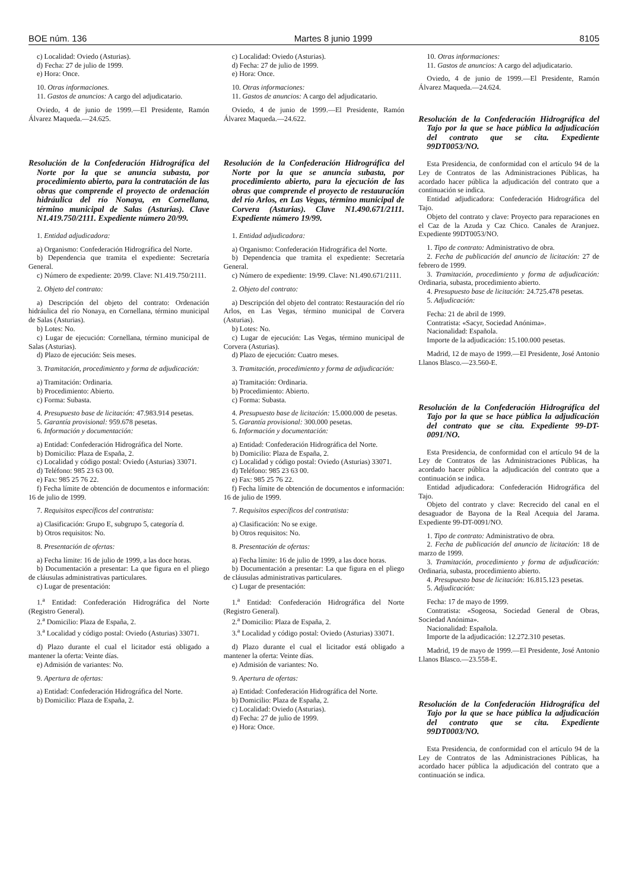BOE núm. 136 Martes 8 junio 1999 8105
c) Localidad: Oviedo (Asturias).
d) Fecha: 27 de julio de 1999.
e) Hora: Once.
10. Otras informaciones.
11. Gastos de anuncios: A cargo del adjudicatario.
Oviedo, 4 de junio de 1999.—El Presidente, Ramón Álvarez Maqueda.—24.625.
Resolución de la Confederación Hidrográfica del Norte por la que se anuncia subasta, por procedimiento abierto, para la contratación de las obras que comprende el proyecto de ordenación hidráulica del río Nonaya, en Cornellana, término municipal de Salas (Asturias). Clave N1.419.750/2111. Expediente número 20/99.
1. Entidad adjudicadora:
a) Organismo: Confederación Hidrográfica del Norte.
b) Dependencia que tramita el expediente: Secretaría General.
c) Número de expediente: 20/99. Clave: N1.419.750/2111.
2. Objeto del contrato:
a) Descripción del objeto del contrato: Ordenación hidráulica del río Nonaya, en Cornellana, término municipal de Salas (Asturias).
b) Lotes: No.
c) Lugar de ejecución: Cornellana, término municipal de Salas (Asturias).
d) Plazo de ejecución: Seis meses.
3. Tramitación, procedimiento y forma de adjudicación:
a) Tramitación: Ordinaria.
b) Procedimiento: Abierto.
c) Forma: Subasta.
4. Presupuesto base de licitación: 47.983.914 pesetas.
5. Garantía provisional: 959.678 pesetas.
6. Información y documentación:
a) Entidad: Confederación Hidrográfica del Norte.
b) Domicilio: Plaza de España, 2.
c) Localidad y código postal: Oviedo (Asturias) 33071.
d) Teléfono: 985 23 63 00.
e) Fax: 985 25 76 22.
f) Fecha límite de obtención de documentos e información: 16 de julio de 1999.
7. Requisitos específicos del contratista:
a) Clasificación: Grupo E, subgrupo 5, categoría d.
b) Otros requisitos: No.
8. Presentación de ofertas:
a) Fecha límite: 16 de julio de 1999, a las doce horas.
b) Documentación a presentar: La que figura en el pliego de cláusulas administrativas particulares.
c) Lugar de presentación:
1.<sup>a</sup> Entidad: Confederación Hidrográfica del Norte (Registro General).
2.<sup>a</sup> Domicilio: Plaza de España, 2.
3.<sup>a</sup> Localidad y código postal: Oviedo (Asturias) 33071.
d) Plazo durante el cual el licitador está obligado a mantener la oferta: Veinte días.
e) Admisión de variantes: No.
9. Apertura de ofertas:
a) Entidad: Confederación Hidrográfica del Norte.
b) Domicilio: Plaza de España, 2.
c) Localidad: Oviedo (Asturias).
d) Fecha: 27 de julio de 1999.
e) Hora: Once.
10. Otras informaciones:
11. Gastos de anuncios: A cargo del adjudicatario.
Oviedo, 4 de junio de 1999.—El Presidente, Ramón Álvarez Maqueda.—24.622.
Resolución de la Confederación Hidrográfica del Norte por la que se anuncia subasta, por procedimiento abierto, para la ejecución de las obras que comprende el proyecto de restauración del río Arlos, en Las Vegas, término municipal de Corvera (Asturias). Clave N1.490.671/2111. Expediente número 19/99.
1. Entidad adjudicadora:
a) Organismo: Confederación Hidrográfica del Norte.
b) Dependencia que tramita el expediente: Secretaría General.
c) Número de expediente: 19/99. Clave: N1.490.671/2111.
2. Objeto del contrato:
a) Descripción del objeto del contrato: Restauración del río Arlos, en Las Vegas, término municipal de Corvera (Asturias).
b) Lotes: No.
c) Lugar de ejecución: Las Vegas, término municipal de Corvera (Asturias).
d) Plazo de ejecución: Cuatro meses.
3. Tramitación, procedimiento y forma de adjudicación:
a) Tramitación: Ordinaria.
b) Procedimiento: Abierto.
c) Forma: Subasta.
4. Presupuesto base de licitación: 15.000.000 de pesetas.
5. Garantía provisional: 300.000 pesetas.
6. Información y documentación:
a) Entidad: Confederación Hidrográfica del Norte.
b) Domicilio: Plaza de España, 2.
c) Localidad y código postal: Oviedo (Asturias) 33071.
d) Teléfono: 985 23 63 00.
e) Fax: 985 25 76 22.
f) Fecha límite de obtención de documentos e información: 16 de julio de 1999.
7. Requisitos específicos del contratista:
a) Clasificación: No se exige.
b) Otros requisitos: No.
8. Presentación de ofertas:
a) Fecha límite: 16 de julio de 1999, a las doce horas.
b) Documentación a presentar: La que figura en el pliego de cláusulas administrativas particulares.
c) Lugar de presentación:
1.<sup>a</sup> Entidad: Confederación Hidrográfica del Norte (Registro General).
2.<sup>a</sup> Domicilio: Plaza de España, 2.
3.<sup>a</sup> Localidad y código postal: Oviedo (Asturias) 33071.
d) Plazo durante el cual el licitador está obligado a mantener la oferta: Veinte días.
e) Admisión de variantes: No.
9. Apertura de ofertas:
a) Entidad: Confederación Hidrográfica del Norte.
b) Domicilio: Plaza de España, 2.
c) Localidad: Oviedo (Asturias).
d) Fecha: 27 de julio de 1999.
e) Hora: Once.
10. Otras informaciones:
11. Gastos de anuncios: A cargo del adjudicatario.
Oviedo, 4 de junio de 1999.—El Presidente, Ramón Álvarez Maqueda.—24.624.
Resolución de la Confederación Hidrográfica del Tajo por la que se hace pública la adjudicación del contrato que se cita. Expediente 99DT0053/NO.
Esta Presidencia, de conformidad con el artículo 94 de la Ley de Contratos de las Administraciones Públicas, ha acordado hacer pública la adjudicación del contrato que a continuación se indica.
Entidad adjudicadora: Confederación Hidrográfica del Tajo.
Objeto del contrato y clave: Proyecto para reparaciones en el Caz de la Azuda y Caz Chico. Canales de Aranjuez. Expediente 99DT0053/NO.
1. Tipo de contrato: Administrativo de obra.
2. Fecha de publicación del anuncio de licitación: 27 de febrero de 1999.
3. Tramitación, procedimiento y forma de adjudicación: Ordinaria, subasta, procedimiento abierto.
4. Presupuesto base de licitación: 24.725.478 pesetas.
5. Adjudicación:
Fecha: 21 de abril de 1999.
Contratista: «Sacyr, Sociedad Anónima».
Nacionalidad: Española.
Importe de la adjudicación: 15.100.000 pesetas.
Madrid, 12 de mayo de 1999.—El Presidente, José Antonio Llanos Blasco.—23.560-E.
Resolución de la Confederación Hidrográfica del Tajo por la que se hace pública la adjudicación del contrato que se cita. Expediente 99-DT-0091/NO.
Esta Presidencia, de conformidad con el artículo 94 de la Ley de Contratos de las Administraciones Públicas, ha acordado hacer pública la adjudicación del contrato que a continuación se indica.
Entidad adjudicadora: Confederación Hidrográfica del Tajo.
Objeto del contrato y clave: Recrecido del canal en el desaguador de Bayona de la Real Acequia del Jarama. Expediente 99-DT-0091/NO.
1. Tipo de contrato: Administrativo de obra.
2. Fecha de publicación del anuncio de licitación: 18 de marzo de 1999.
3. Tramitación, procedimiento y forma de adjudicación: Ordinaria, subasta, procedimiento abierto.
4. Presupuesto base de licitación: 16.815.123 pesetas.
5. Adjudicación:
Fecha: 17 de mayo de 1999.
Contratista: «Sogeosa, Sociedad General de Obras, Sociedad Anónima».
Nacionalidad: Española.
Importe de la adjudicación: 12.272.310 pesetas.
Madrid, 19 de mayo de 1999.—El Presidente, José Antonio Llanos Blasco.—23.558-E.
Resolución de la Confederación Hidrográfica del Tajo por la que se hace pública la adjudicación del contrato que se cita. Expediente 99DT0003/NO.
Esta Presidencia, de conformidad con el artículo 94 de la Ley de Contratos de las Administraciones Públicas, ha acordado hacer pública la adjudicación del contrato que a continuación se indica.